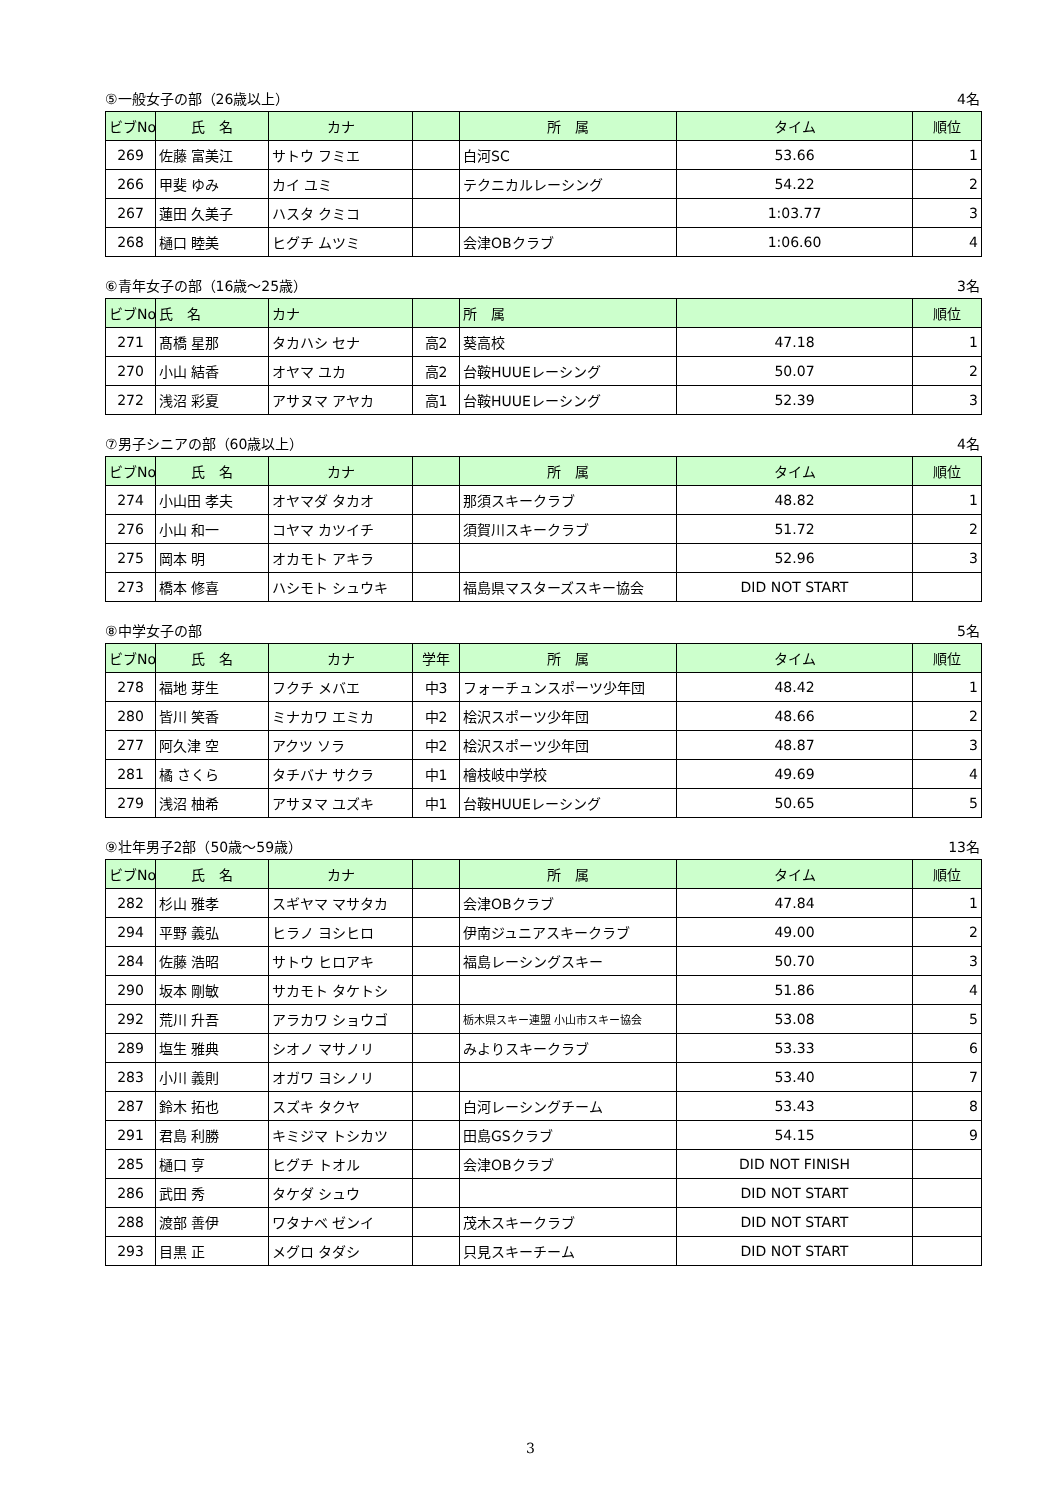⑤一般女子の部（26歳以上） 4名
| ビブNo. | 氏 名 | カナ | | 所 属 | タイム | 順位 |
| --- | --- | --- | --- | --- | --- | --- |
| 269 | 佐藤 富美江 | サトウ フミエ | | 白河SC | 53.66 | 1 |
| 266 | 甲斐 ゆみ | カイ ユミ | | テクニカルレーシング | 54.22 | 2 |
| 267 | 蓮田 久美子 | ハスタ クミコ | | | 1:03.77 | 3 |
| 268 | 樋口 睦美 | ヒグチ ムツミ | | 会津OBクラブ | 1:06.60 | 4 |
⑥青年女子の部（16歳～25歳） 3名
| ビブNo. | 氏 名 | カナ | | 所 属 | | 順位 |
| --- | --- | --- | --- | --- | --- | --- |
| 271 | 髙橋 星那 | タカハシ セナ | 高2 | 葵高校 | 47.18 | 1 |
| 270 | 小山 結香 | オヤマ ユカ | 高2 | 台鞍HUUEレーシング | 50.07 | 2 |
| 272 | 浅沼 彩夏 | アサヌマ アヤカ | 高1 | 台鞍HUUEレーシング | 52.39 | 3 |
⑦男子シニアの部（60歳以上） 4名
| ビブNo. | 氏 名 | カナ | | 所 属 | タイム | 順位 |
| --- | --- | --- | --- | --- | --- | --- |
| 274 | 小山田 孝夫 | オヤマダ タカオ | | 那須スキークラブ | 48.82 | 1 |
| 276 | 小山 和一 | コヤマ カツイチ | | 須賀川スキークラブ | 51.72 | 2 |
| 275 | 岡本 明 | オカモト アキラ | | | 52.96 | 3 |
| 273 | 橋本 修喜 | ハシモト シュウキ | | 福島県マスターズスキー協会 | DID NOT START | |
⑧中学女子の部 5名
| ビブNo. | 氏 名 | カナ | 学年 | 所 属 | タイム | 順位 |
| --- | --- | --- | --- | --- | --- | --- |
| 278 | 福地 芽生 | フクチ メバエ | 中3 | フォーチュンスポーツ少年団 | 48.42 | 1 |
| 280 | 皆川 笑香 | ミナカワ エミカ | 中2 | 桧沢スポーツ少年団 | 48.66 | 2 |
| 277 | 阿久津 空 | アクツ ソラ | 中2 | 桧沢スポーツ少年団 | 48.87 | 3 |
| 281 | 橘 さくら | タチバナ サクラ | 中1 | 檜枝岐中学校 | 49.69 | 4 |
| 279 | 浅沼 柚希 | アサヌマ ユズキ | 中1 | 台鞍HUUEレーシング | 50.65 | 5 |
⑨壮年男子2部（50歳～59歳） 13名
| ビブNo. | 氏 名 | カナ | | 所 属 | タイム | 順位 |
| --- | --- | --- | --- | --- | --- | --- |
| 282 | 杉山 雅孝 | スギヤマ マサタカ | | 会津OBクラブ | 47.84 | 1 |
| 294 | 平野 義弘 | ヒラノ ヨシヒロ | | 伊南ジュニアスキークラブ | 49.00 | 2 |
| 284 | 佐藤 浩昭 | サトウ ヒロアキ | | 福島レーシングスキー | 50.70 | 3 |
| 290 | 坂本 剛敏 | サカモト タケトシ | | | 51.86 | 4 |
| 292 | 荒川 升吾 | アラカワ ショウゴ | | 栃木県スキー連盟 小山市スキー協会 | 53.08 | 5 |
| 289 | 塩生 雅典 | シオノ マサノリ | | みよりスキークラブ | 53.33 | 6 |
| 283 | 小川 義則 | オガワ ヨシノリ | | | 53.40 | 7 |
| 287 | 鈴木 拓也 | スズキ タクヤ | | 白河レーシングチーム | 53.43 | 8 |
| 291 | 君島 利勝 | キミジマ トシカツ | | 田島GSクラブ | 54.15 | 9 |
| 285 | 樋口 亨 | ヒグチ トオル | | 会津OBクラブ | DID NOT FINISH | |
| 286 | 武田 秀 | タケダ シュウ | | | DID NOT START | |
| 288 | 渡部 善伊 | ワタナベ ゼンイ | | 茂木スキークラブ | DID NOT START | |
| 293 | 目黒 正 | メグロ タダシ | | 只見スキーチーム | DID NOT START | |
3